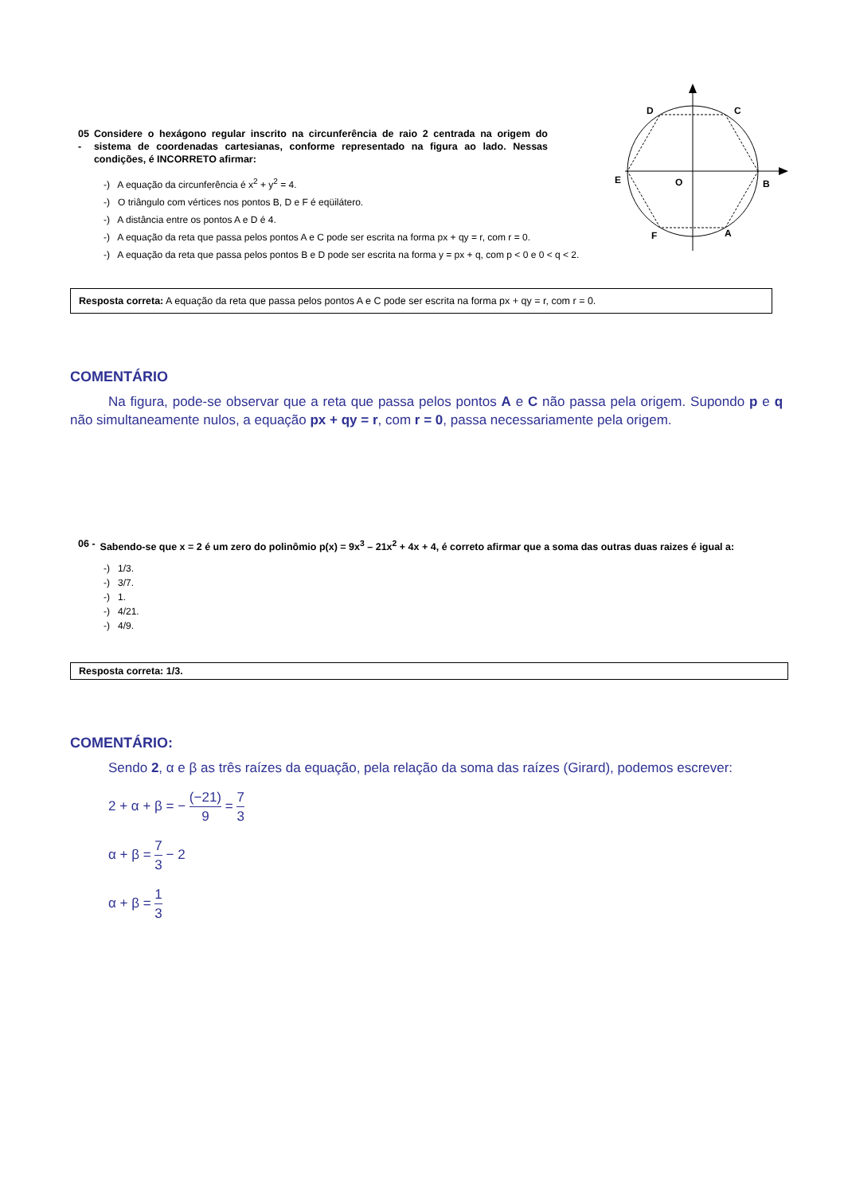D
C
E
O
B
F
A
05 - Considere o hexágono regular inscrito na circunferência de raio 2 centrada na origem do sistema de coordenadas cartesianas, conforme representado na figura ao lado. Nessas condições, é INCORRETO afirmar:
-) A equação da circunferência é x<sup>2</sup> + y<sup>2</sup> = 4.
-) O triângulo com vértices nos pontos B, D e F é eqüilátero.
-) A distância entre os pontos A e D é 4.
-) A equação da reta que passa pelos pontos A e C pode ser escrita na forma px + qy = r, com r = 0.
-) A equação da reta que passa pelos pontos B e D pode ser escrita na forma y = px + q, com p < 0 e 0 < q < 2.
Resposta correta: A equação da reta que passa pelos pontos A e C pode ser escrita na forma px + qy = r, com r = 0.
COMENTÁRIO
Na figura, pode-se observar que a reta que passa pelos pontos A e C não passa pela origem. Supondo p e q não simultaneamente nulos, a equação px + qy = r, com r = 0, passa necessariamente pela origem.
06 - Sabendo-se que x = 2 é um zero do polinômio p(x) = 9x<sup>3</sup> – 21x<sup>2</sup> + 4x + 4, é correto afirmar que a soma das outras duas raizes é igual a:
-) 1/3.
-) 3/7.
-) 1.
-) 4/21.
-) 4/9.
Resposta correta: 1/3.
COMENTÁRIO:
Sendo 2, α e β as três raízes da equação, pela relação da soma das raízes (Girard), podemos escrever:
2 + α + β = − (−21) 9 = 7 3
α + β = 7 3 − 2
α + β = 1 3